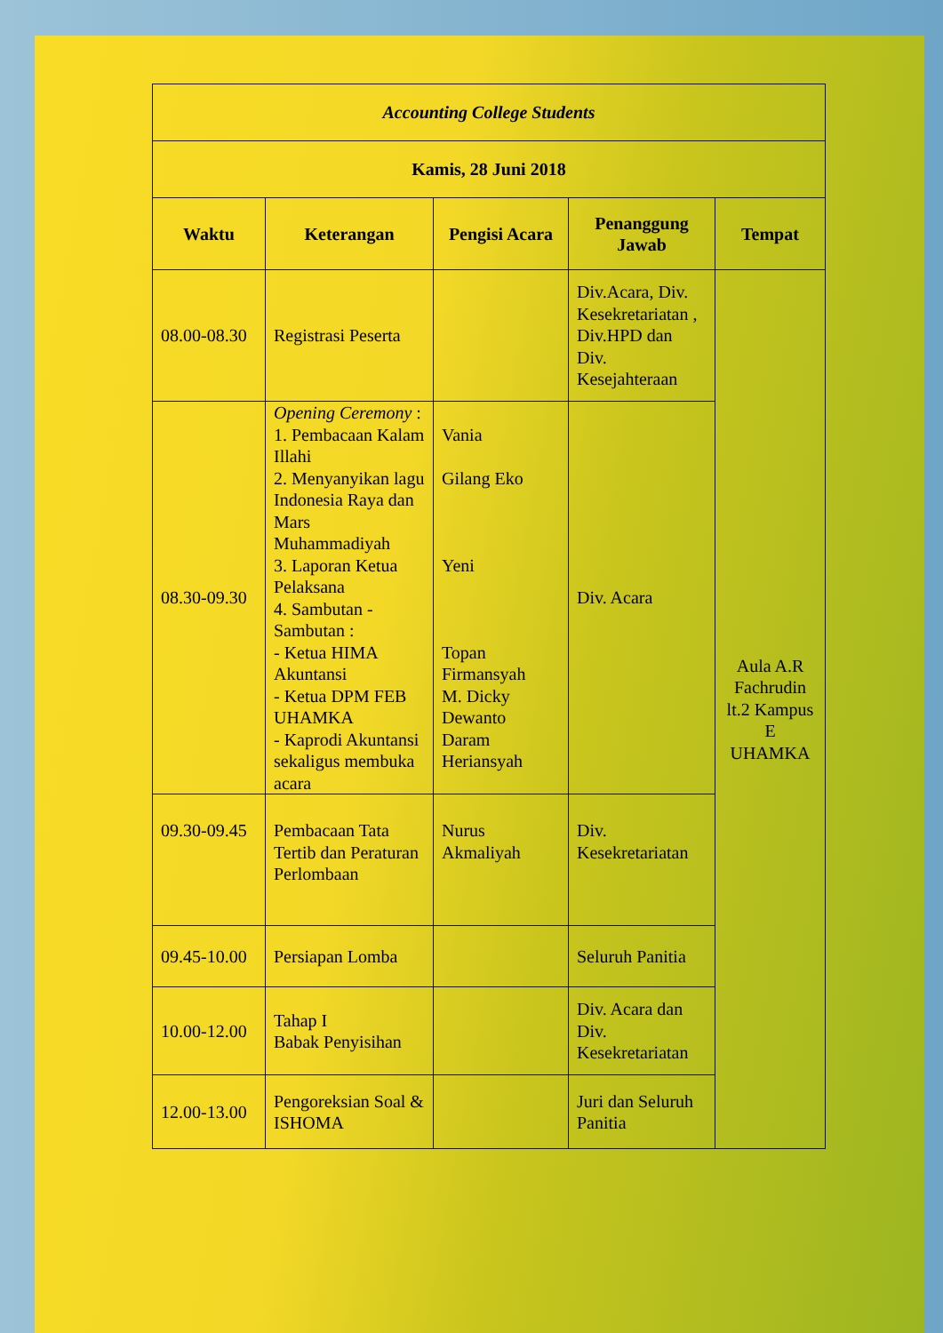| Accounting College Students | | | | |
| --- | --- | --- | --- | --- |
| Kamis, 28 Juni 2018 | | | | |
| Waktu | Keterangan | Pengisi Acara | Penanggung Jawab | Tempat |
| 08.00-08.30 | Registrasi Peserta | | Div.Acara, Div. Kesekretariatan , Div.HPD dan Div. Kesejahteraan | Aula A.R Fachrudin lt.2 Kampus E UHAMKA |
| 08.30-09.30 | Opening Ceremony : 1. Pembacaan Kalam Illahi 2. Menyanyikan lagu Indonesia Raya dan Mars Muhammadiyah 3. Laporan Ketua Pelaksana 4. Sambutan - Sambutan : - Ketua HIMA Akuntansi - Ketua DPM FEB UHAMKA - Kaprodi Akuntansi sekaligus membuka acara | Vania Gilang Eko Yeni Topan Firmansyah M. Dicky Dewanto Daram Heriansyah | Div. Acara | |
| 09.30-09.45 | Pembacaan Tata Tertib dan Peraturan Perlombaan | Nurus Akmaliyah | Div. Kesekretariatan | |
| 09.45-10.00 | Persiapan Lomba | | Seluruh Panitia | |
| 10.00-12.00 | Tahap I Babak Penyisihan | | Div. Acara dan Div. Kesekretariatan | |
| 12.00-13.00 | Pengoreksian Soal & ISHOMA | | Juri dan Seluruh Panitia | |